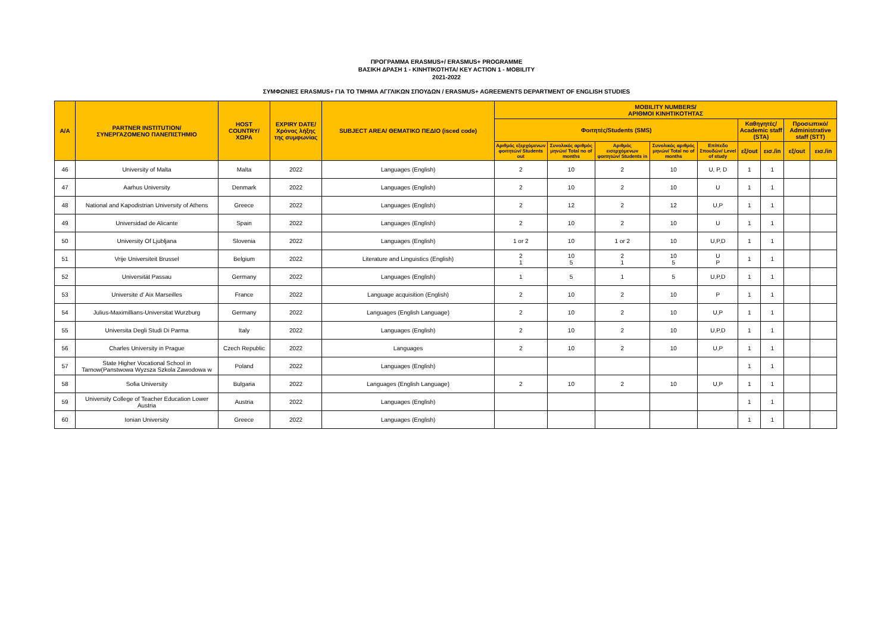ΠΡΟΓΡΑΜΜΑ ERASMUS+/ ERASMUS+ PROGRAMME
ΒΑΣΙΚΗ ΔΡΑΣΗ 1 - ΚΙΝΗΤΙΚΟΤΗΤΑ/ KEY ACTION 1 - MOBILITY
2021-2022
ΣΥΜΦΩΝΙΕΣ ERASMUS+ ΓΙΑ ΤΟ ΤΜΗΜΑ ΑΓΓΛΙΚΩΝ ΣΠΟΥΔΩΝ / ERASMUS+ AGREEMENTS DEPARTMENT OF ENGLISH STUDIES
| A/A | PARTNER INSTITUTION/ ΣΥΝΕΡΓΑΖΟΜΕΝΟ ΠΑΝΕΠΙΣΤΗΜΙΟ | HOST COUNTRY/ ΧΩΡΑ | EXPIRY DATE/ Χρόνος λήξης της συμφωνίας | SUBJECT AREA/ ΘΕΜΑΤΙΚΟ ΠΕΔΙΟ (isced code) | MOBILITY NUMBERS/ ΑΡΙΘΜΟΙ ΚΙΝΗΤΙΚΟΤΗΤΑΣ | | | | | | | | |
| --- | --- | --- | --- | --- | --- | --- | --- | --- | --- | --- | --- | --- | --- |
| | | | | | Φοιτητές/Students (SMS) | | | | | Καθηγητές/ Academic staff (STA) | | Προσωπικό/ Administrative staff (STT) | |
| | | | | | Αριθμός εξερχόμενων φοιτητών/ Students out | Συνολικός αριθμός μηνών/ Total no of months | Αριθμός εισερχόμενων φοιτητών/ Students in | Συνολικός αριθμός μηνών/ Total no of months | Επίπεδο Σπουδών/ Level of study | εξ/out | εισ./in | εξ/out | εισ./in |
| 46 | University of Malta | Malta | 2022 | Languages (English) | 2 | 10 | 2 | 10 | U, P, D | 1 | 1 | | |
| 47 | Aarhus University | Denmark | 2022 | Languages (English) | 2 | 10 | 2 | 10 | U | 1 | 1 | | |
| 48 | National and Kapodistrian University of Athens | Greece | 2022 | Languages (English) | 2 | 12 | 2 | 12 | U,P | 1 | 1 | | |
| 49 | Universidad de Alicante | Spain | 2022 | Languages (English) | 2 | 10 | 2 | 10 | U | 1 | 1 | | |
| 50 | University Of Ljubljana | Slovenia | 2022 | Languages (English) | 1 or 2 | 10 | 1 or 2 | 10 | U,P,D | 1 | 1 | | |
| 51 | Vrije Universiteit Brussel | Belgium | 2022 | Literature and Linguistics (English) | 2 1 | 10 5 | 2 1 | 10 5 | U P | 1 | 1 | | |
| 52 | Universität Passau | Germany | 2022 | Languages (English) | 1 | 5 | 1 | 5 | U,P,D | 1 | 1 | | |
| 53 | Universite d' Aix Marseilles | France | 2022 | Language acquisition (English) | 2 | 10 | 2 | 10 | P | 1 | 1 | | |
| 54 | Julius-Maximillians-Universitat Wurzburg | Germany | 2022 | Languages (English Language) | 2 | 10 | 2 | 10 | U,P | 1 | 1 | | |
| 55 | Universita Degli Studi Di Parma | Italy | 2022 | Languages (English) | 2 | 10 | 2 | 10 | U,P,D | 1 | 1 | | |
| 56 | Charles University in Prague | Czech Republic | 2022 | Languages | 2 | 10 | 2 | 10 | U,P | 1 | 1 | | |
| 57 | State Higher Vocational School in Tarnow(Panstwowa Wyzsza Szkola Zawodowa w | Poland | 2022 | Languages (English) | | | | | | 1 | 1 | | |
| 58 | Sofia University | Bulgaria | 2022 | Languages (English Language) | 2 | 10 | 2 | 10 | U,P | 1 | 1 | | |
| 59 | University College of Teacher Education Lower Austria | Austria | 2022 | Languages (English) | | | | | | 1 | 1 | | |
| 60 | Ionian University | Greece | 2022 | Languages (English) | | | | | | 1 | 1 | | |